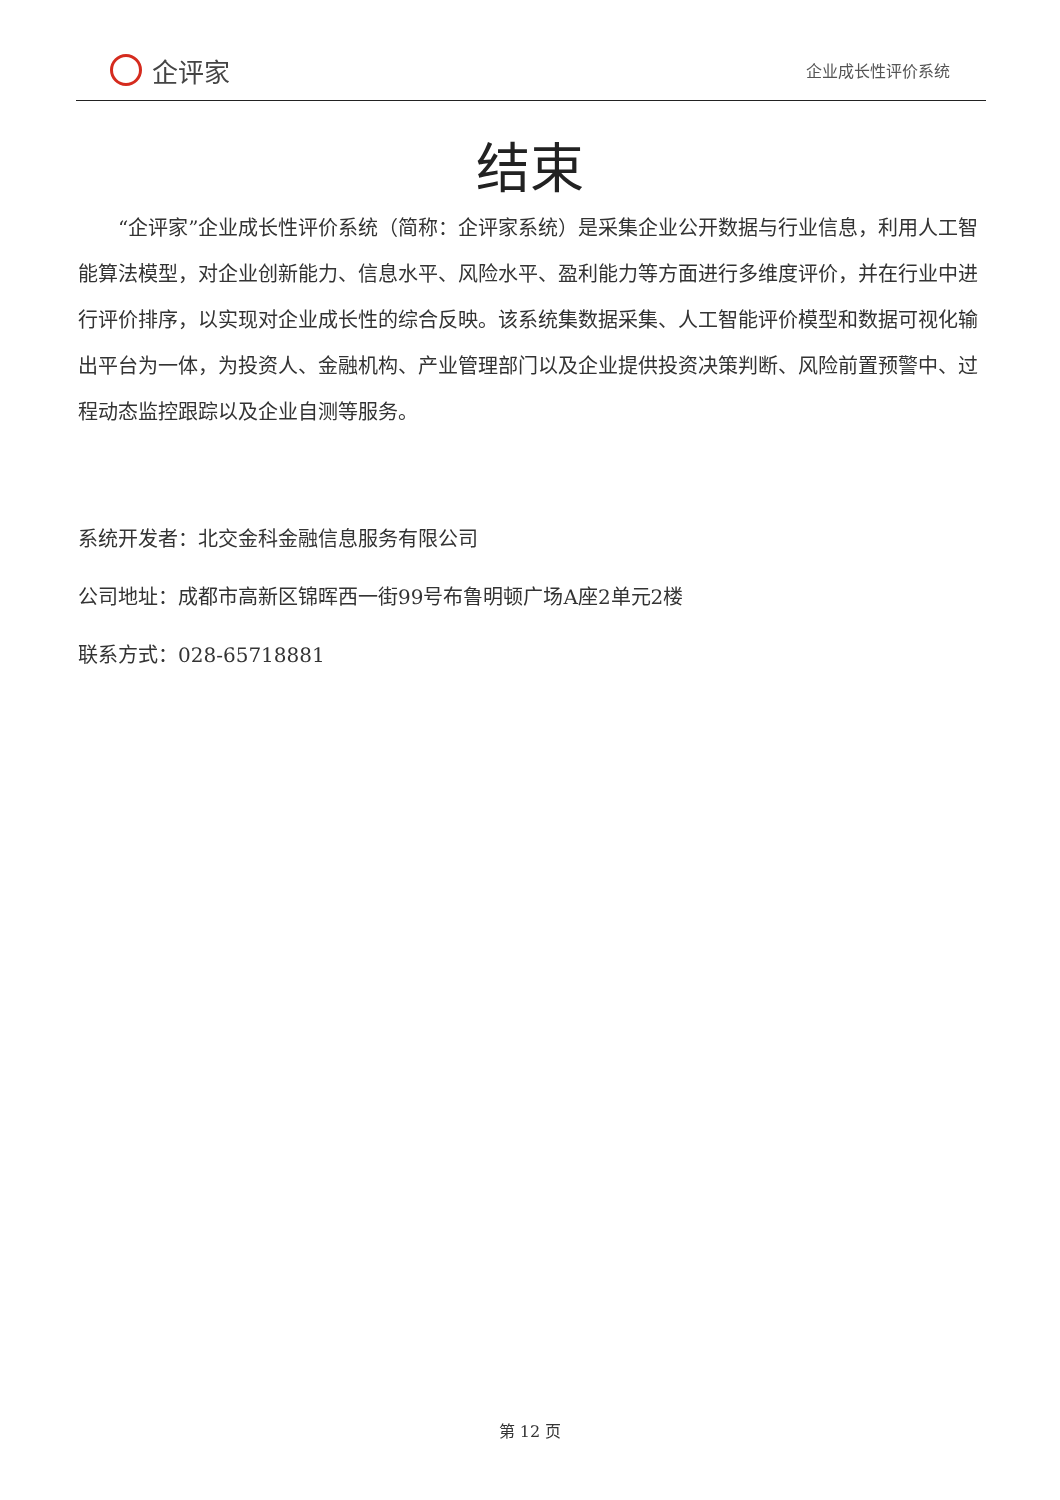企评家
企业成长性评价系统
结束
“企评家”企业成长性评价系统（简称：企评家系统）是采集企业公开数据与行业信息，利用人工智能算法模型，对企业创新能力、信息水平、风险水平、盈利能力等方面进行多维度评价，并在行业中进行评价排序，以实现对企业成长性的综合反映。该系统集数据采集、人工智能评价模型和数据可视化输出平台为一体，为投资人、金融机构、产业管理部门以及企业提供投资决策判断、风险前置预警中、过程动态监控跟踪以及企业自测等服务。
系统开发者：北交金科金融信息服务有限公司
公司地址：成都市高新区锦晖西一街99号布鲁明顿广场A座2单元2楼
联系方式：028-65718881
第 12 页